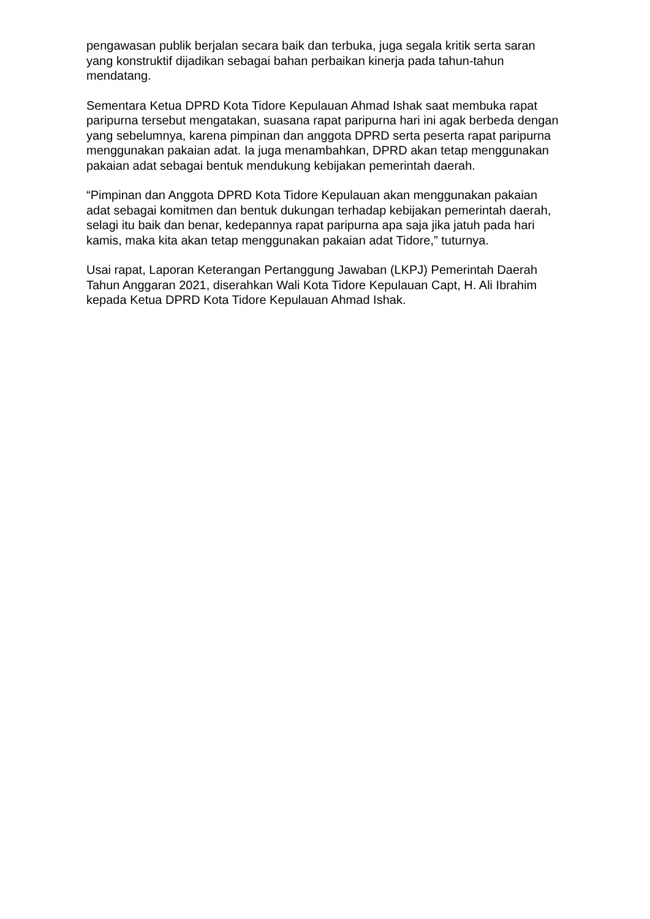pengawasan publik berjalan secara baik dan terbuka, juga segala kritik serta saran yang konstruktif dijadikan sebagai bahan perbaikan kinerja pada tahun-tahun mendatang.
Sementara Ketua DPRD Kota Tidore Kepulauan Ahmad Ishak saat membuka rapat paripurna tersebut mengatakan, suasana rapat paripurna hari ini agak berbeda dengan yang sebelumnya, karena pimpinan dan anggota DPRD serta peserta rapat paripurna menggunakan pakaian adat. Ia juga menambahkan, DPRD akan tetap menggunakan pakaian adat sebagai bentuk mendukung kebijakan pemerintah daerah.
“Pimpinan dan Anggota DPRD Kota Tidore Kepulauan akan menggunakan pakaian adat sebagai komitmen dan bentuk dukungan terhadap kebijakan pemerintah daerah, selagi itu baik dan benar, kedepannya rapat paripurna apa saja jika jatuh pada hari kamis, maka kita akan tetap menggunakan pakaian adat Tidore,” tuturnya.
Usai rapat, Laporan Keterangan Pertanggung Jawaban (LKPJ) Pemerintah Daerah Tahun Anggaran 2021, diserahkan Wali Kota Tidore Kepulauan Capt, H. Ali Ibrahim kepada Ketua DPRD Kota Tidore Kepulauan Ahmad Ishak.